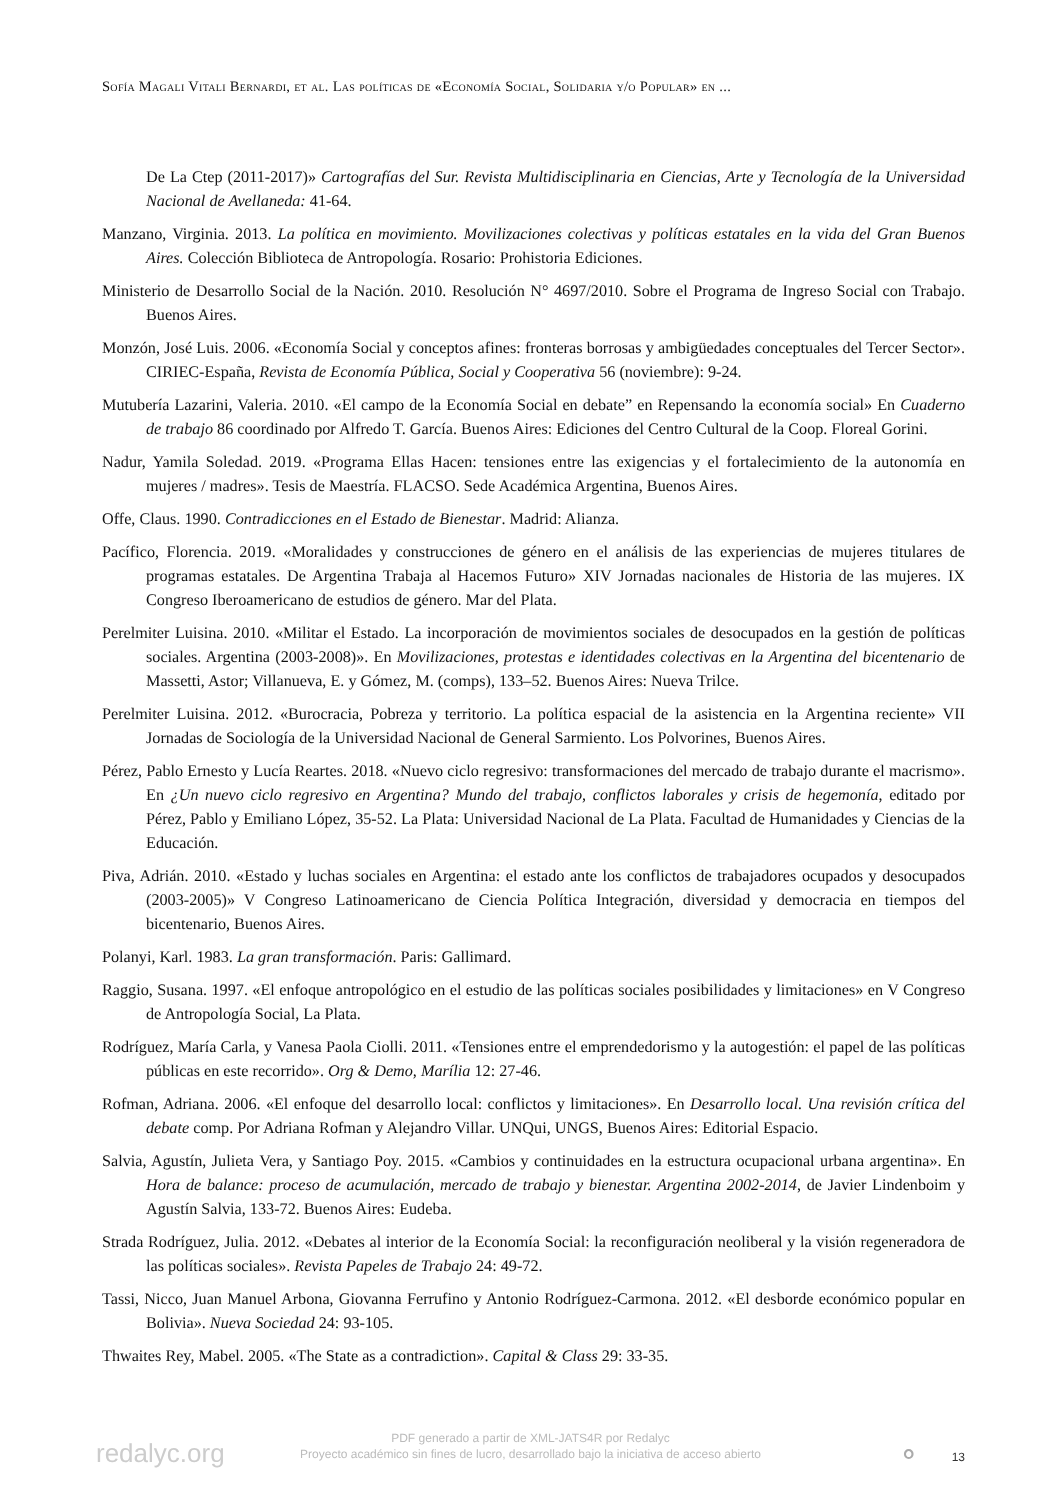Sofía Magali Vitali Bernardi, et al. Las políticas de «Economía Social, Solidaria y/o Popular» en ...
De La Ctep (2011-2017)» Cartografías del Sur. Revista Multidisciplinaria en Ciencias, Arte y Tecnología de la Universidad Nacional de Avellaneda: 41-64.
Manzano, Virginia. 2013. La política en movimiento. Movilizaciones colectivas y políticas estatales en la vida del Gran Buenos Aires. Colección Biblioteca de Antropología. Rosario: Prohistoria Ediciones.
Ministerio de Desarrollo Social de la Nación. 2010. Resolución N° 4697/2010. Sobre el Programa de Ingreso Social con Trabajo. Buenos Aires.
Monzón, José Luis. 2006. «Economía Social y conceptos afines: fronteras borrosas y ambigüedades conceptuales del Tercer Sector». CIRIEC-España, Revista de Economía Pública, Social y Cooperativa 56 (noviembre): 9-24.
Mutubería Lazarini, Valeria. 2010. «El campo de la Economía Social en debate” en Repensando la economía social» En Cuaderno de trabajo 86 coordinado por Alfredo T. García. Buenos Aires: Ediciones del Centro Cultural de la Coop. Floreal Gorini.
Nadur, Yamila Soledad. 2019. «Programa Ellas Hacen: tensiones entre las exigencias y el fortalecimiento de la autonomía en mujeres / madres». Tesis de Maestría. FLACSO. Sede Académica Argentina, Buenos Aires.
Offe, Claus. 1990. Contradicciones en el Estado de Bienestar. Madrid: Alianza.
Pacífico, Florencia. 2019. «Moralidades y construcciones de género en el análisis de las experiencias de mujeres titulares de programas estatales. De Argentina Trabaja al Hacemos Futuro» XIV Jornadas nacionales de Historia de las mujeres. IX Congreso Iberoamericano de estudios de género. Mar del Plata.
Perelmiter Luisina. 2010. «Militar el Estado. La incorporación de movimientos sociales de desocupados en la gestión de políticas sociales. Argentina (2003-2008)». En Movilizaciones, protestas e identidades colectivas en la Argentina del bicentenario de Massetti, Astor; Villanueva, E. y Gómez, M. (comps), 133–52. Buenos Aires: Nueva Trilce.
Perelmiter Luisina. 2012. «Burocracia, Pobreza y territorio. La política espacial de la asistencia en la Argentina reciente» VII Jornadas de Sociología de la Universidad Nacional de General Sarmiento. Los Polvorines, Buenos Aires.
Pérez, Pablo Ernesto y Lucía Reartes. 2018. «Nuevo ciclo regresivo: transformaciones del mercado de trabajo durante el macrismo». En ¿Un nuevo ciclo regresivo en Argentina? Mundo del trabajo, conflictos laborales y crisis de hegemonía, editado por Pérez, Pablo y Emiliano López, 35-52. La Plata: Universidad Nacional de La Plata. Facultad de Humanidades y Ciencias de la Educación.
Piva, Adrián. 2010. «Estado y luchas sociales en Argentina: el estado ante los conflictos de trabajadores ocupados y desocupados (2003-2005)» V Congreso Latinoamericano de Ciencia Política Integración, diversidad y democracia en tiempos del bicentenario, Buenos Aires.
Polanyi, Karl. 1983. La gran transformación. Paris: Gallimard.
Raggio, Susana. 1997. «El enfoque antropológico en el estudio de las políticas sociales posibilidades y limitaciones» en V Congreso de Antropología Social, La Plata.
Rodríguez, María Carla, y Vanesa Paola Ciolli. 2011. «Tensiones entre el emprendedorismo y la autogestión: el papel de las políticas públicas en este recorrido». Org & Demo, Marília 12: 27-46.
Rofman, Adriana. 2006. «El enfoque del desarrollo local: conflictos y limitaciones». En Desarrollo local. Una revisión crítica del debate comp. Por Adriana Rofman y Alejandro Villar. UNQui, UNGS, Buenos Aires: Editorial Espacio.
Salvia, Agustín, Julieta Vera, y Santiago Poy. 2015. «Cambios y continuidades en la estructura ocupacional urbana argentina». En Hora de balance: proceso de acumulación, mercado de trabajo y bienestar. Argentina 2002-2014, de Javier Lindenboim y Agustín Salvia, 133-72. Buenos Aires: Eudeba.
Strada Rodríguez, Julia. 2012. «Debates al interior de la Economía Social: la reconfiguración neoliberal y la visión regeneradora de las políticas sociales». Revista Papeles de Trabajo 24: 49-72.
Tassi, Nicco, Juan Manuel Arbona, Giovanna Ferrufino y Antonio Rodríguez-Carmona. 2012. «El desborde económico popular en Bolivia». Nueva Sociedad 24: 93-105.
Thwaites Rey, Mabel. 2005. «The State as a contradiction». Capital & Class 29: 33-35.
redalyc.org
PDF generado a partir de XML-JATS4R por Redalyc
Proyecto académico sin fines de lucro, desarrollado bajo la iniciativa de acceso abierto
⚬ 13